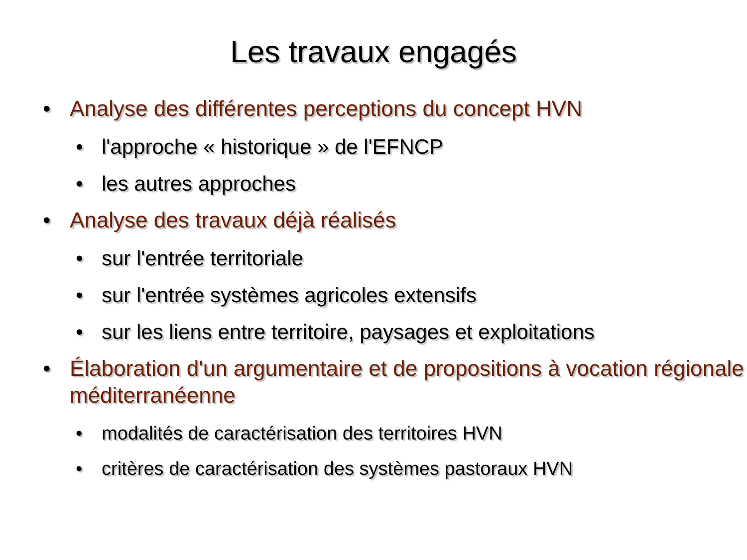Les travaux engagés
• Analyse des différentes perceptions du concept HVN
• l'approche « historique » de l'EFNCP
• les autres approches
• Analyse des travaux déjà réalisés
• sur l'entrée territoriale
• sur l'entrée systèmes agricoles extensifs
• sur les liens entre territoire, paysages et exploitations
• Élaboration d'un argumentaire et de propositions à vocation régionale méditerranéenne
• modalités de caractérisation des territoires HVN
• critères de caractérisation des systèmes pastoraux HVN